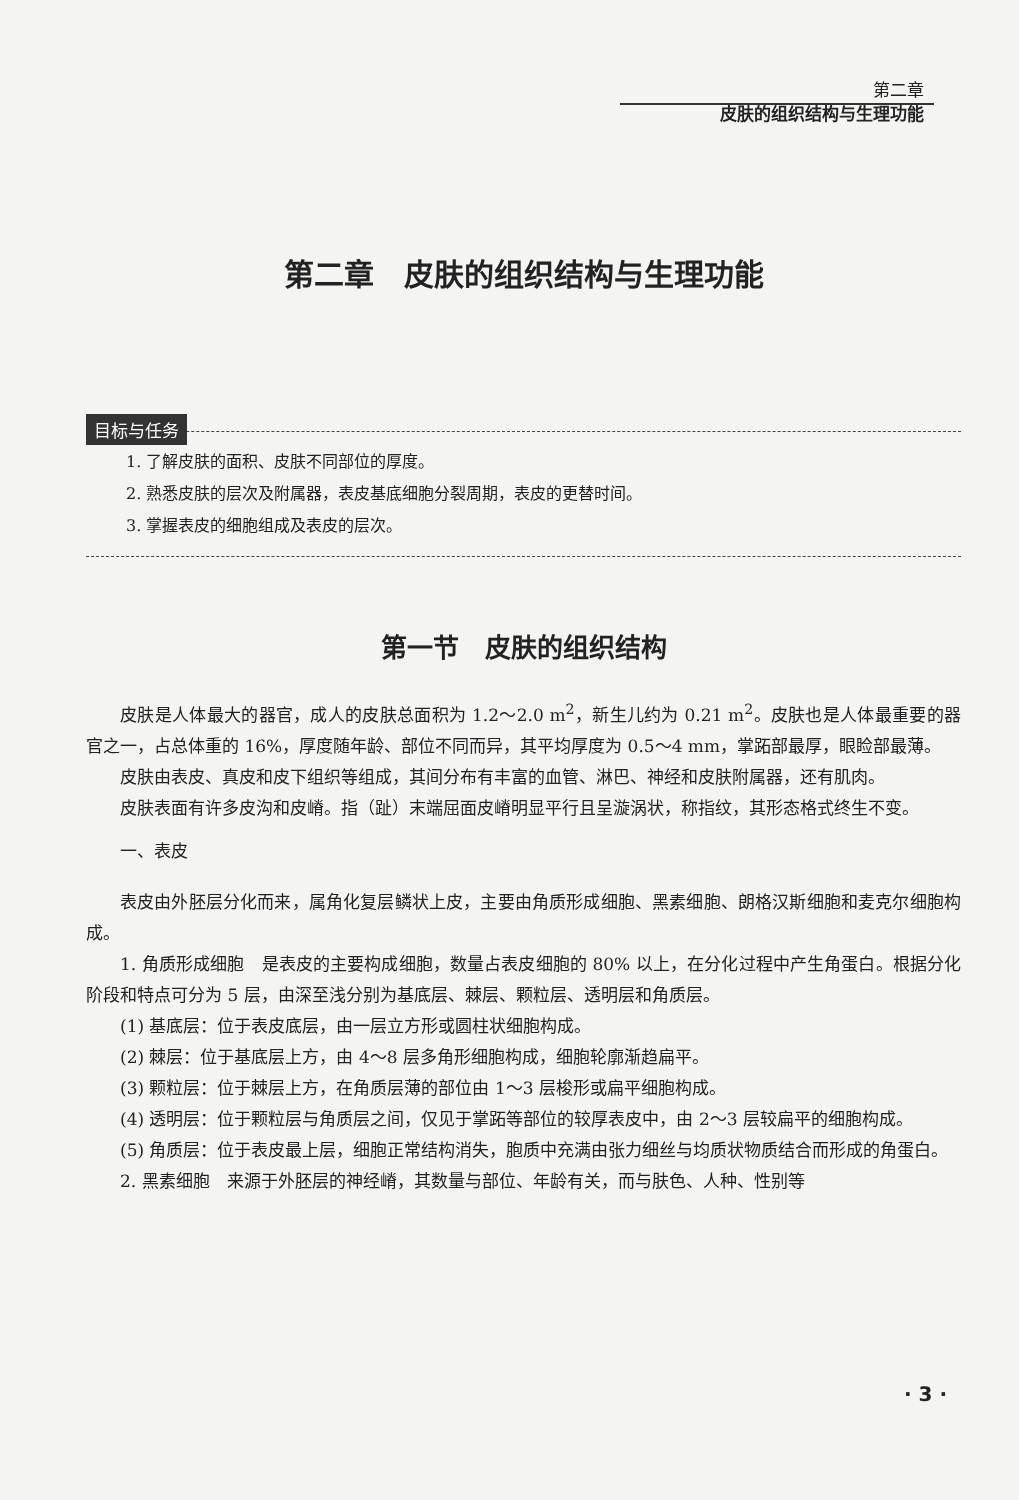第二章
皮肤的组织结构与生理功能
第二章　皮肤的组织结构与生理功能
目标与任务
1. 了解皮肤的面积、皮肤不同部位的厚度。
2. 熟悉皮肤的层次及附属器，表皮基底细胞分裂周期，表皮的更替时间。
3. 掌握表皮的细胞组成及表皮的层次。
第一节　皮肤的组织结构
皮肤是人体最大的器官，成人的皮肤总面积为 1.2～2.0 m<sup>2</sup>，新生儿约为 0.21 m<sup>2</sup>。皮肤也是人体最重要的器官之一，占总体重的 16%，厚度随年龄、部位不同而异，其平均厚度为 0.5～4 mm，掌跖部最厚，眼睑部最薄。
皮肤由表皮、真皮和皮下组织等组成，其间分布有丰富的血管、淋巴、神经和皮肤附属器，还有肌肉。
皮肤表面有许多皮沟和皮嵴。指（趾）末端屈面皮嵴明显平行且呈漩涡状，称指纹，其形态格式终生不变。
一、表皮
表皮由外胚层分化而来，属角化复层鳞状上皮，主要由角质形成细胞、黑素细胞、朗格汉斯细胞和麦克尔细胞构成。
1. 角质形成细胞　是表皮的主要构成细胞，数量占表皮细胞的 80% 以上，在分化过程中产生角蛋白。根据分化阶段和特点可分为 5 层，由深至浅分别为基底层、棘层、颗粒层、透明层和角质层。
(1) 基底层：位于表皮底层，由一层立方形或圆柱状细胞构成。
(2) 棘层：位于基底层上方，由 4～8 层多角形细胞构成，细胞轮廓渐趋扁平。
(3) 颗粒层：位于棘层上方，在角质层薄的部位由 1～3 层梭形或扁平细胞构成。
(4) 透明层：位于颗粒层与角质层之间，仅见于掌跖等部位的较厚表皮中，由 2～3 层较扁平的细胞构成。
(5) 角质层：位于表皮最上层，细胞正常结构消失，胞质中充满由张力细丝与均质状物质结合而形成的角蛋白。
2. 黑素细胞　来源于外胚层的神经嵴，其数量与部位、年龄有关，而与肤色、人种、性别等
· 3 ·